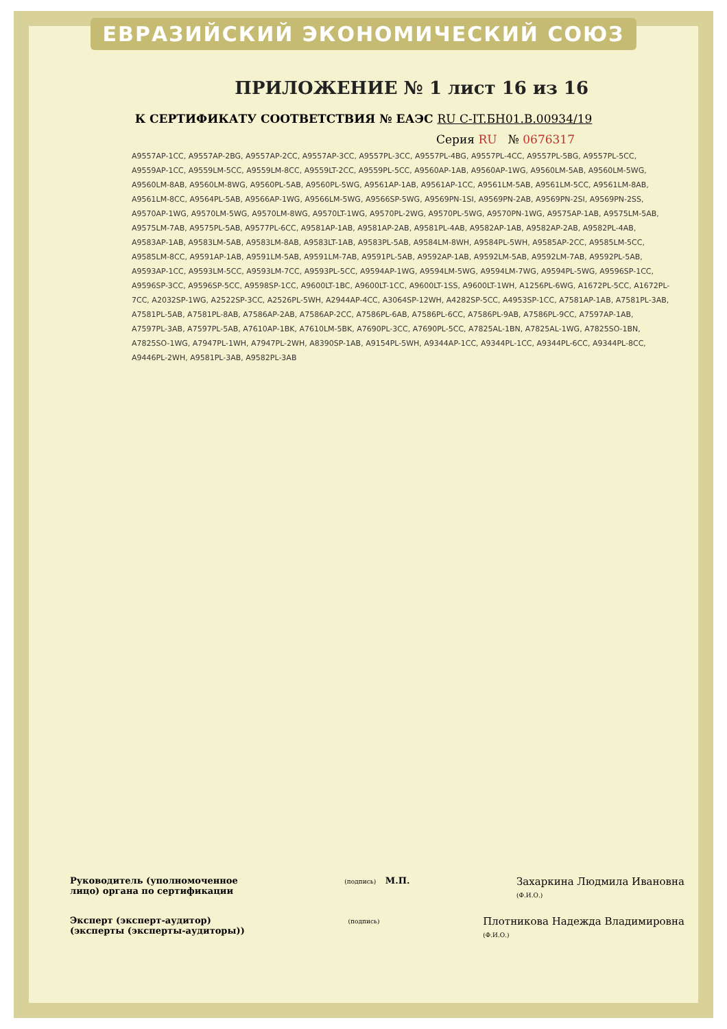ЕВРАЗИЙСКИЙ ЭКОНОМИЧЕСКИЙ СОЮЗ
ПРИЛОЖЕНИЕ № 1 лист 16 из 16
К СЕРТИФИКАТУ СООТВЕТСТВИЯ № ЕАЭС RU C-IT.БН01.В.00934/19
Серия RU № 0676317
A9557AP-1CC, A9557AP-2BG, A9557AP-2CC, A9557AP-3CC, A9557PL-3CC, A9557PL-4BG, A9557PL-4CC, A9557PL-5BG, A9557PL-5CC, A9559AP-1CC, A9559LM-5CC, A9559LM-8CC, A9559LT-2CC, A9559PL-5CC, A9560AP-1AB, A9560AP-1WG, A9560LM-5AB, A9560LM-5WG, A9560LM-8AB, A9560LM-8WG, A9560PL-5AB, A9560PL-5WG, A9561AP-1AB, A9561AP-1CC, A9561LM-5AB, A9561LM-5CC, A9561LM-8AB, A9561LM-8CC, A9564PL-5AB, A9566AP-1WG, A9566LM-5WG, A9566SP-5WG, A9569PN-1SI, A9569PN-2AB, A9569PN-2SI, A9569PN-2SS, A9570AP-1WG, A9570LM-5WG, A9570LM-8WG, A9570LT-1WG, A9570PL-2WG, A9570PL-5WG, A9570PN-1WG, A9575AP-1AB, A9575LM-5AB, A9575LM-7AB, A9575PL-5AB, A9577PL-6CC, A9581AP-1AB, A9581AP-2AB, A9581PL-4AB, A9582AP-1AB, A9582AP-2AB, A9582PL-4AB, A9583AP-1AB, A9583LM-5AB, A9583LM-8AB, A9583LT-1AB, A9583PL-5AB, A9584LM-8WH, A9584PL-5WH, A9585AP-2CC, A9585LM-5CC, A9585LM-8CC, A9591AP-1AB, A9591LM-5AB, A9591LM-7AB, A9591PL-5AB, A9592AP-1AB, A9592LM-5AB, A9592LM-7AB, A9592PL-5AB, A9593AP-1CC, A9593LM-5CC, A9593LM-7CC, A9593PL-5CC, A9594AP-1WG, A9594LM-5WG, A9594LM-7WG, A9594PL-5WG, A9596SP-1CC, A9596SP-3CC, A9596SP-5CC, A9598SP-1CC, A9600LT-1BC, A9600LT-1CC, A9600LT-1SS, A9600LT-1WH, A1256PL-6WG, A1672PL-5CC, A1672PL-7CC, A2032SP-1WG, A2522SP-3CC, A2526PL-5WH, A2944AP-4CC, A3064SP-12WH, A4282SP-5CC, A4953SP-1CC, A7581AP-1AB, A7581PL-3AB, A7581PL-5AB, A7581PL-8AB, A7586AP-2AB, A7586AP-2CC, A7586PL-6AB, A7586PL-6CC, A7586PL-9AB, A7586PL-9CC, A7597AP-1AB, A7597PL-3AB, A7597PL-5AB, A7610AP-1BK, A7610LM-5BK, A7690PL-3CC, A7690PL-5CC, A7825AL-1BN, A7825AL-1WG, A7825SO-1BN, A7825SO-1WG, A7947PL-1WH, A7947PL-2WH, A8390SP-1AB, A9154PL-5WH, A9344AP-1CC, A9344PL-1CC, A9344PL-6CC, A9344PL-8CC, A9446PL-2WH, A9581PL-3AB, A9582PL-3AB
Руководитель (уполномоченное
лицо) органа по сертификации
(подпись) М.П.
Захаркина Людмила Ивановна
(Ф.И.О.)
Эксперт (эксперт-аудитор)
(эксперты (эксперты-аудиторы))
(подпись)
Плотникова Надежда Владимировна
(Ф.И.О.)